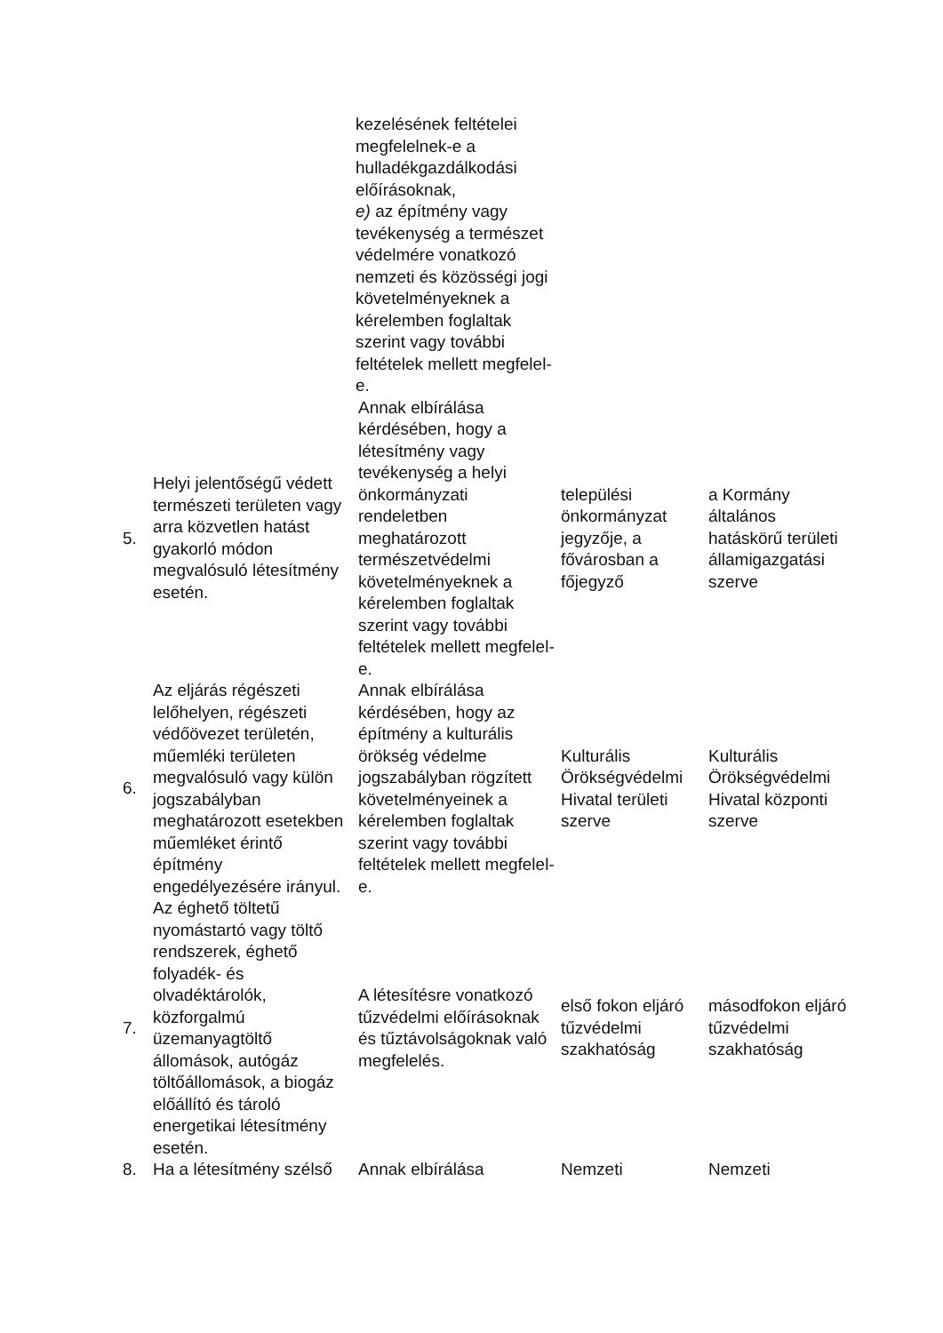| | | kezelésének feltételei megfelelnek-e a hulladékgazdálkodási előírásoknak, e) az építmény vagy tevékenység a természet védelmére vonatkozó nemzeti és közösségi jogi követelményeknek a kérelemben foglaltak szerint vagy további feltételek mellett megfelel-e. | | |
| 5. | Helyi jelentőségű védett természeti területen vagy arra közvetlen hatást gyakorló módon megvalósuló létesítmény esetén. | Annak elbírálása kérdésében, hogy a létesítmény vagy tevékenység a helyi önkormányzati rendeletben meghatározott természetvédelmi követelményeknek a kérelemben foglaltak szerint vagy további feltételek mellett megfelel-e. | települési önkormányzat jegyzője, a fővárosban a főjegyző | a Kormány általános hatáskörű területi államigazgatási szerve |
| 6. | Az eljárás régészeti lelőhelyen, régészeti védőövezet területén, műemléki területen megvalósuló vagy külön jogszabályban meghatározott esetekben műemléket érintő építmény engedélyezésére irányul. | Annak elbírálása kérdésében, hogy az építmény a kulturális örökség védelme jogszabályban rögzített követelményeinek a kérelemben foglaltak szerint vagy további feltételek mellett megfelel-e. | Kulturális Örökségvédelmi Hivatal területi szerve | Kulturális Örökségvédelmi Hivatal központi szerve |
| 7. | Az éghető töltetű nyomástartó vagy töltő rendszerek, éghető folyadék- és olvadéktárolók, közforgalmú üzemanyagtöltő állomások, autógáz töltőállomások, a biogáz előállító és tároló energetikai létesítmény esetén. | A létesítésre vonatkozó tűzvédelmi előírásoknak és tűztávolságoknak való megfelelés. | első fokon eljáró tűzvédelmi szakhatóság | másodfokon eljáró tűzvédelmi szakhatóság |
| 8. | Ha a létesítmény szélső | Annak elbírálása | Nemzeti | Nemzeti |